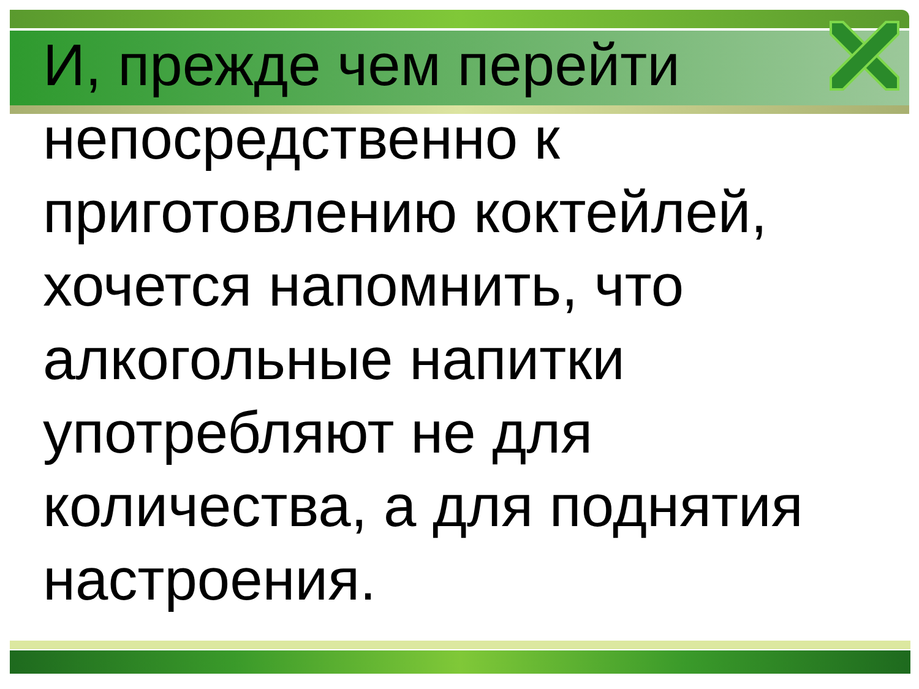И, прежде чем перейти непосредственно к приготовлению коктейлей, хочется напомнить, что алкогольные напитки употребляют не для количества, а для поднятия настроения.